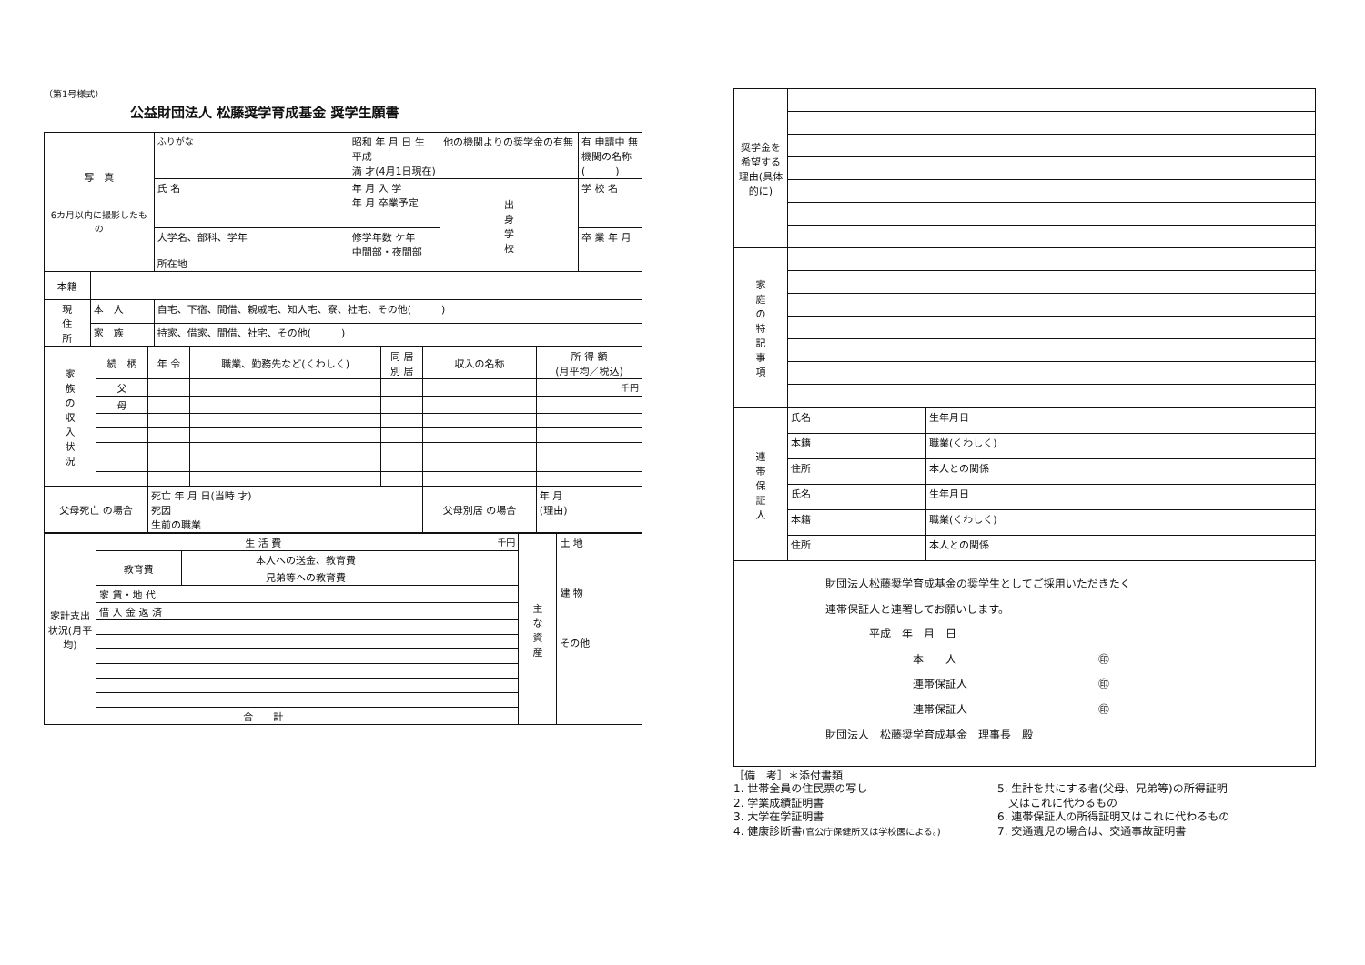（第1号様式）
公益財団法人 松藤奨学育成基金 奨学生願書
| 写 真 6カ月以内に撮影したもの | | ふりがな | | 昭和 年 月 日 生 平成 満 才(4月1日現在) | 他の機関よりの奨学金の有無 | 有 申請中 無 機関の名称 ( ) |
| | | 氏 名 | | 年 月 入 学 年 月 卒業予定 | 出 身 学 校 | 学 校 名 |
| | | 大学名、部科、学年 所在地 | | 修学年数 ケ年 中間部・夜間部 | | 卒 業 年 月 |
| 本籍 | | | | | | |
| 現 住 所 | 本 人 | 自宅、下宿、間借、親戚宅、知人宅、寮、社宅、その他( ) | | | | |
| | 家 族 | 持家、借家、間借、社宅、その他( ) | | | | |
| 家 族 の 収 入 状 況 | 続 柄 | 年 令 | 職業、勤務先など(くわしく) | 同 居 別 居 | 収入の名称 | 所 得 額 (月平均／税込) |
| | 父 | | | | | 千円 |
| | 母 | | | | | |
| 父母死亡 の場合 | | 死亡 年 月 日(当時 才) 死因 生前の職業 | | | 父母別居 の場合 | 年 月 (理由) |
| 家計支出状況(月平均) | 生 活 費 | | 千円 | 主 な 資 産 | 土 地 建 物 その他 |
| | 教育費 | 本人への送金、教育費 | | | |
| | | 兄弟等への教育費 | | | |
| | 家 賃・地 代 | | | | |
| | 借 入 金 返 済 | | | | |
| | 合 計 | | | | |
| 奨学金を希望する理由(具体的に) | |
| 家 庭 の 特 記 事 項 | |
| 連 帯 保 証 人 | 氏名 | 生年月日 |
| | 本籍 | 職業(くわしく) |
| | 住所 | 本人との関係 |
| | 氏名 | 生年月日 |
| | 本籍 | 職業(くわしく) |
| | 住所 | 本人との関係 |
| 財団法人松藤奨学育成基金の奨学生としてご採用いただきたく 連帯保証人と連署してお願いします。 平成 年 月 日 本 人 ㊞ 連帯保証人 ㊞ 連帯保証人 ㊞ 財団法人 松藤奨学育成基金 理事長 殿 | | |
［備　考］＊添付書類
1. 世帯全員の住民票の写し
2. 学業成績証明書
3. 大学在学証明書
4. 健康診断書(官公庁保健所又は学校医による。)
5. 生計を共にする者(父母、兄弟等)の所得証明
　又はこれに代わるもの
6. 連帯保証人の所得証明又はこれに代わるもの
7. 交通遺児の場合は、交通事故証明書